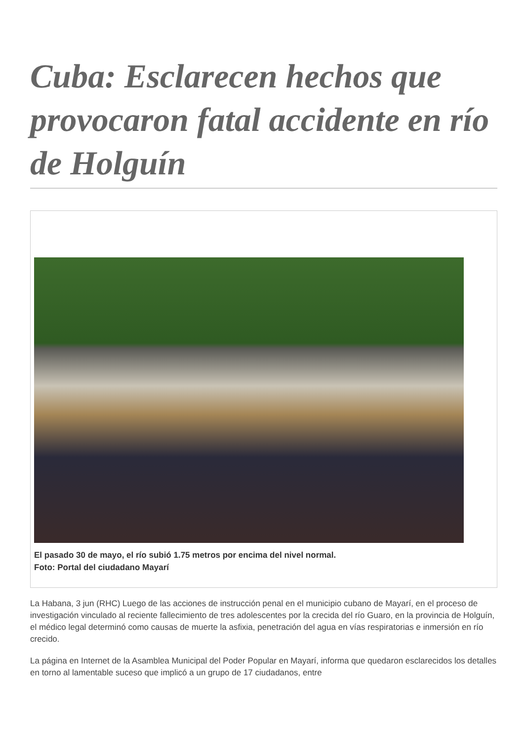Cuba: Esclarecen hechos que provocaron fatal accidente en río de Holguín
El pasado 30 de mayo, el río subió 1.75 metros por encima del nivel normal.
Foto: Portal del ciudadano Mayarí
La Habana, 3 jun (RHC) Luego de las acciones de instrucción penal en el municipio cubano de Mayarí, en el proceso de investigación vinculado al reciente fallecimiento de tres adolescentes por la crecida del río Guaro, en la provincia de Holguín, el médico legal determinó como causas de muerte la asfixia, penetración del agua en vías respiratorias e inmersión en río crecido.
La página en Internet de la Asamblea Municipal del Poder Popular en Mayarí, informa que quedaron esclarecidos los detalles en torno al lamentable suceso que implicó a un grupo de 17 ciudadanos, entre